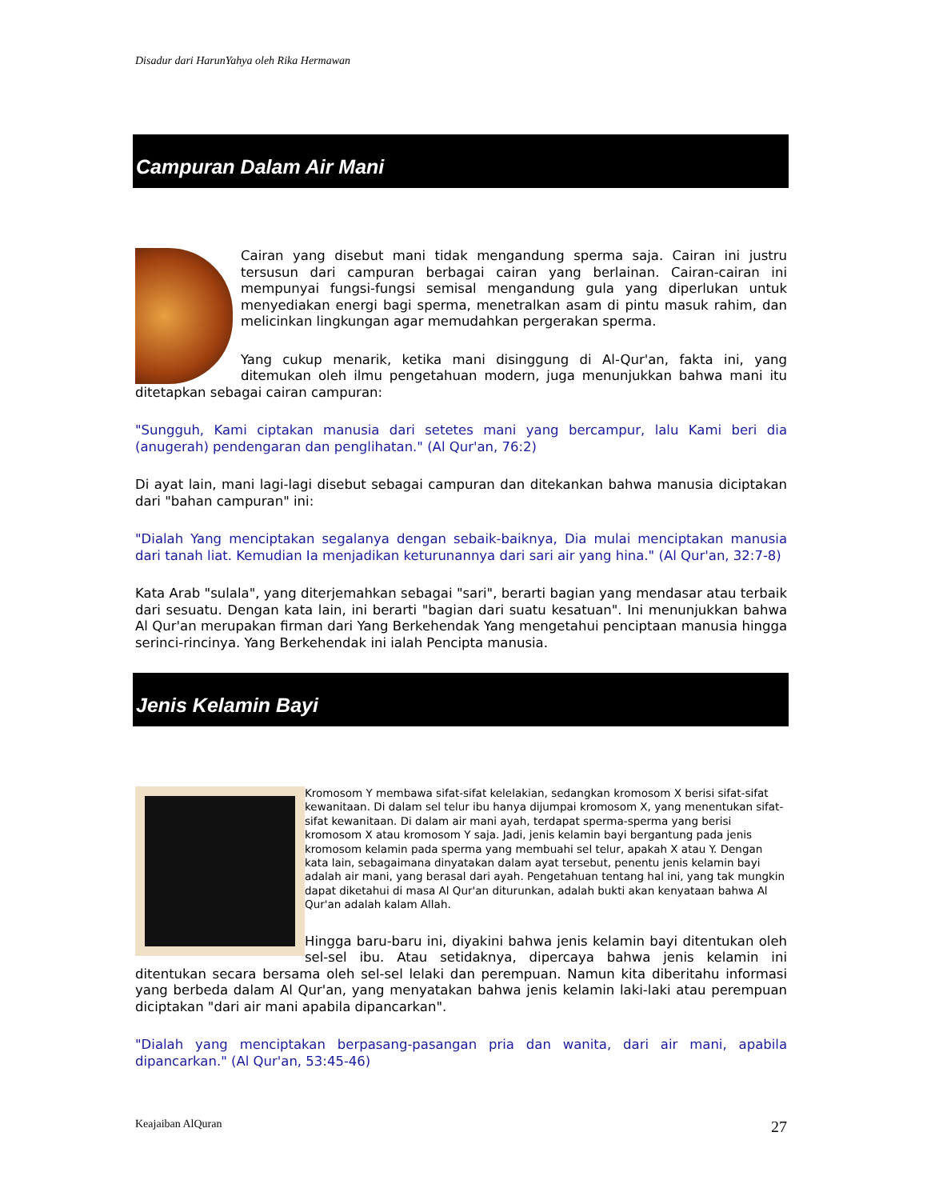Disadur dari HarunYahya oleh Rika Hermawan
Campuran Dalam Air Mani
Cairan yang disebut mani tidak mengandung sperma saja. Cairan ini justru tersusun dari campuran berbagai cairan yang berlainan. Cairan-cairan ini mempunyai fungsi-fungsi semisal mengandung gula yang diperlukan untuk menyediakan energi bagi sperma, menetralkan asam di pintu masuk rahim, dan melicinkan lingkungan agar memudahkan pergerakan sperma.
Yang cukup menarik, ketika mani disinggung di Al-Qur'an, fakta ini, yang ditemukan oleh ilmu pengetahuan modern, juga menunjukkan bahwa mani itu ditetapkan sebagai cairan campuran:
"Sungguh, Kami ciptakan manusia dari setetes mani yang bercampur, lalu Kami beri dia (anugerah) pendengaran dan penglihatan." (Al Qur'an, 76:2)
Di ayat lain, mani lagi-lagi disebut sebagai campuran dan ditekankan bahwa manusia diciptakan dari "bahan campuran" ini:
"Dialah Yang menciptakan segalanya dengan sebaik-baiknya, Dia mulai menciptakan manusia dari tanah liat. Kemudian Ia menjadikan keturunannya dari sari air yang hina." (Al Qur'an, 32:7-8)
Kata Arab "sulala", yang diterjemahkan sebagai "sari", berarti bagian yang mendasar atau terbaik dari sesuatu. Dengan kata lain, ini berarti "bagian dari suatu kesatuan". Ini menunjukkan bahwa Al Qur'an merupakan firman dari Yang Berkehendak Yang mengetahui penciptaan manusia hingga serinci-rincinya. Yang Berkehendak ini ialah Pencipta manusia.
Jenis Kelamin Bayi
Kromosom Y membawa sifat-sifat kelelakian, sedangkan kromosom X berisi sifat-sifat kewanitaan. Di dalam sel telur ibu hanya dijumpai kromosom X, yang menentukan sifat-sifat kewanitaan. Di dalam air mani ayah, terdapat sperma-sperma yang berisi kromosom X atau kromosom Y saja. Jadi, jenis kelamin bayi bergantung pada jenis kromosom kelamin pada sperma yang membuahi sel telur, apakah X atau Y. Dengan kata lain, sebagaimana dinyatakan dalam ayat tersebut, penentu jenis kelamin bayi adalah air mani, yang berasal dari ayah. Pengetahuan tentang hal ini, yang tak mungkin dapat diketahui di masa Al Qur'an diturunkan, adalah bukti akan kenyataan bahwa Al Qur'an adalah kalam Allah.
Hingga baru-baru ini, diyakini bahwa jenis kelamin bayi ditentukan oleh sel-sel ibu. Atau setidaknya, dipercaya bahwa jenis kelamin ini ditentukan secara bersama oleh sel-sel lelaki dan perempuan. Namun kita diberitahu informasi yang berbeda dalam Al Qur'an, yang menyatakan bahwa jenis kelamin laki-laki atau perempuan diciptakan "dari air mani apabila dipancarkan".
"Dialah yang menciptakan berpasang-pasangan pria dan wanita, dari air mani, apabila dipancarkan." (Al Qur'an, 53:45-46)
Keajaiban AlQuran 27